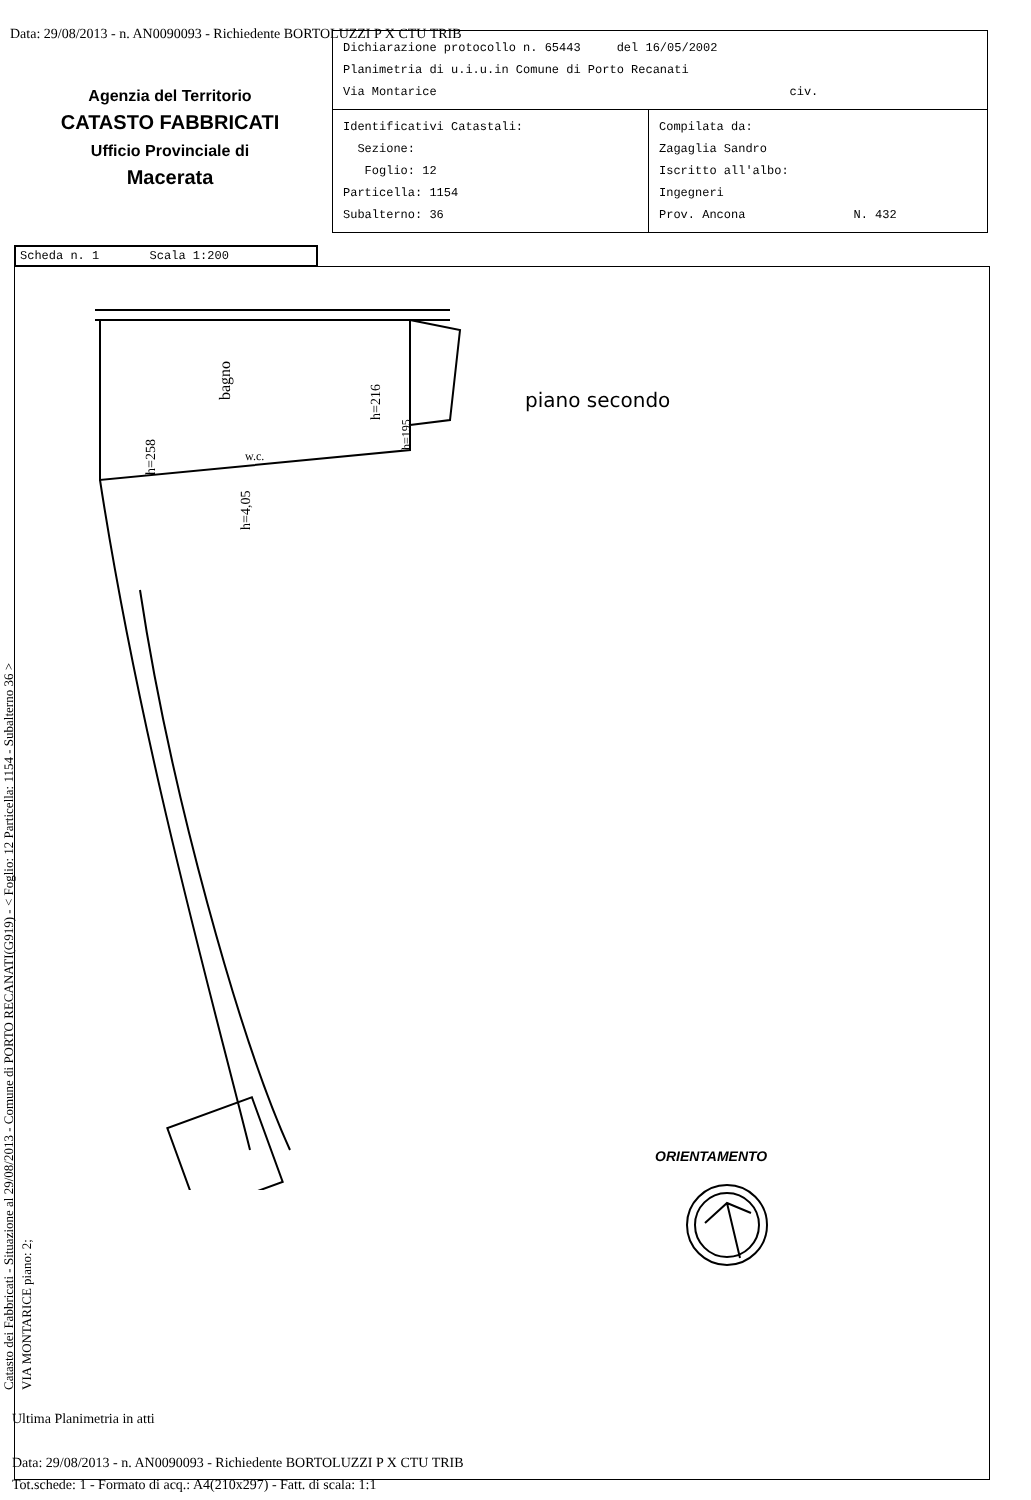Data: 29/08/2013 - n. AN0090093 - Richiedente BORTOLUZZI P X CTU TRIB
Agenzia del Territorio
CATASTO FABBRICATI
Ufficio Provinciale di
Macerata
| Dichiarazione protocollo n. 65443 del 16/05/2002 Planimetria di u.i.u.in Comune di Porto Recanati Via Montarice civ. | |
| Identificativi Catastali: Sezione: Foglio: 12 Particella: 1154 Subalterno: 36 | Compilata da: Zagaglia Sandro Iscritto all'albo: Ingegneri Prov. Ancona N. 432 |
Scheda n. 1 Scala 1:200
Catasto dei Fabbricati - Situazione al 29/08/2013 - Comune di PORTO RECANATI(G919) - < Foglio: 12 Particella: 1154 - Subalterno 36 >
VIA MONTARICE piano: 2;
bagno
h=258
h=216
h=4,05
w.c.
h=195
piano secondo
ORIENTAMENTO
Ultima Planimetria in atti
Data: 29/08/2013 - n. AN0090093 - Richiedente BORTOLUZZI P X CTU TRIB
Tot.schede: 1 - Formato di acq.: A4(210x297) - Fatt. di scala: 1:1